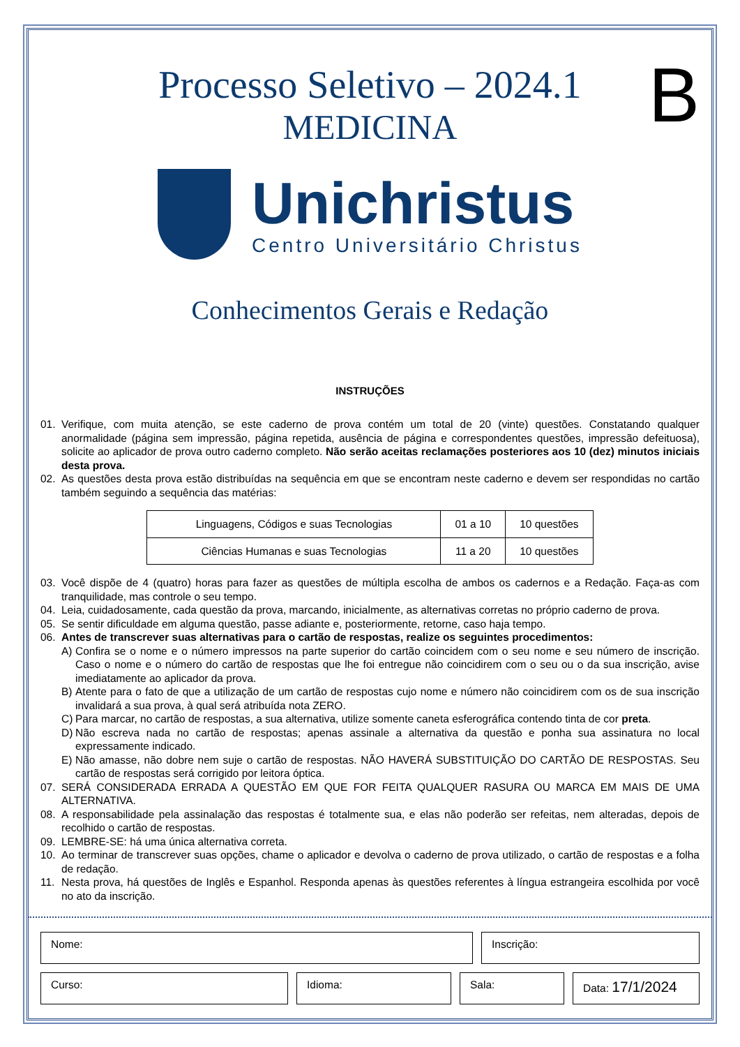Processo Seletivo – 2024.1
MEDICINA
B
Unichristus
Centro Universitário Christus
Conhecimentos Gerais e Redação
INSTRUÇÕES
01. Verifique, com muita atenção, se este caderno de prova contém um total de 20 (vinte) questões. Constatando qualquer anormalidade (página sem impressão, página repetida, ausência de página e correspondentes questões, impressão defeituosa), solicite ao aplicador de prova outro caderno completo. Não serão aceitas reclamações posteriores aos 10 (dez) minutos iniciais desta prova.
02. As questões desta prova estão distribuídas na sequência em que se encontram neste caderno e devem ser respondidas no cartão também seguindo a sequência das matérias:
| Linguagens, Códigos e suas Tecnologias | 01 a 10 | 10 questões |
| Ciências Humanas e suas Tecnologias | 11 a 20 | 10 questões |
03. Você dispõe de 4 (quatro) horas para fazer as questões de múltipla escolha de ambos os cadernos e a Redação. Faça-as com tranquilidade, mas controle o seu tempo.
04. Leia, cuidadosamente, cada questão da prova, marcando, inicialmente, as alternativas corretas no próprio caderno de prova.
05. Se sentir dificuldade em alguma questão, passe adiante e, posteriormente, retorne, caso haja tempo.
06. Antes de transcrever suas alternativas para o cartão de respostas, realize os seguintes procedimentos:
A) Confira se o nome e o número impressos na parte superior do cartão coincidem com o seu nome e seu número de inscrição. Caso o nome e o número do cartão de respostas que lhe foi entregue não coincidirem com o seu ou o da sua inscrição, avise imediatamente ao aplicador da prova.
B) Atente para o fato de que a utilização de um cartão de respostas cujo nome e número não coincidirem com os de sua inscrição invalidará a sua prova, à qual será atribuída nota ZERO.
C) Para marcar, no cartão de respostas, a sua alternativa, utilize somente caneta esferográfica contendo tinta de cor preta.
D) Não escreva nada no cartão de respostas; apenas assinale a alternativa da questão e ponha sua assinatura no local expressamente indicado.
E) Não amasse, não dobre nem suje o cartão de respostas. NÃO HAVERÁ SUBSTITUIÇÃO DO CARTÃO DE RESPOSTAS. Seu cartão de respostas será corrigido por leitora óptica.
07. SERÁ CONSIDERADA ERRADA A QUESTÃO EM QUE FOR FEITA QUALQUER RASURA OU MARCA EM MAIS DE UMA ALTERNATIVA.
08. A responsabilidade pela assinalação das respostas é totalmente sua, e elas não poderão ser refeitas, nem alteradas, depois de recolhido o cartão de respostas.
09. LEMBRE-SE: há uma única alternativa correta.
10. Ao terminar de transcrever suas opções, chame o aplicador e devolva o caderno de prova utilizado, o cartão de respostas e a folha de redação.
11. Nesta prova, há questões de Inglês e Espanhol. Responda apenas às questões referentes à língua estrangeira escolhida por você no ato da inscrição.
Nome: Inscrição:
Curso: Idioma: Sala: Data: 17/1/2024